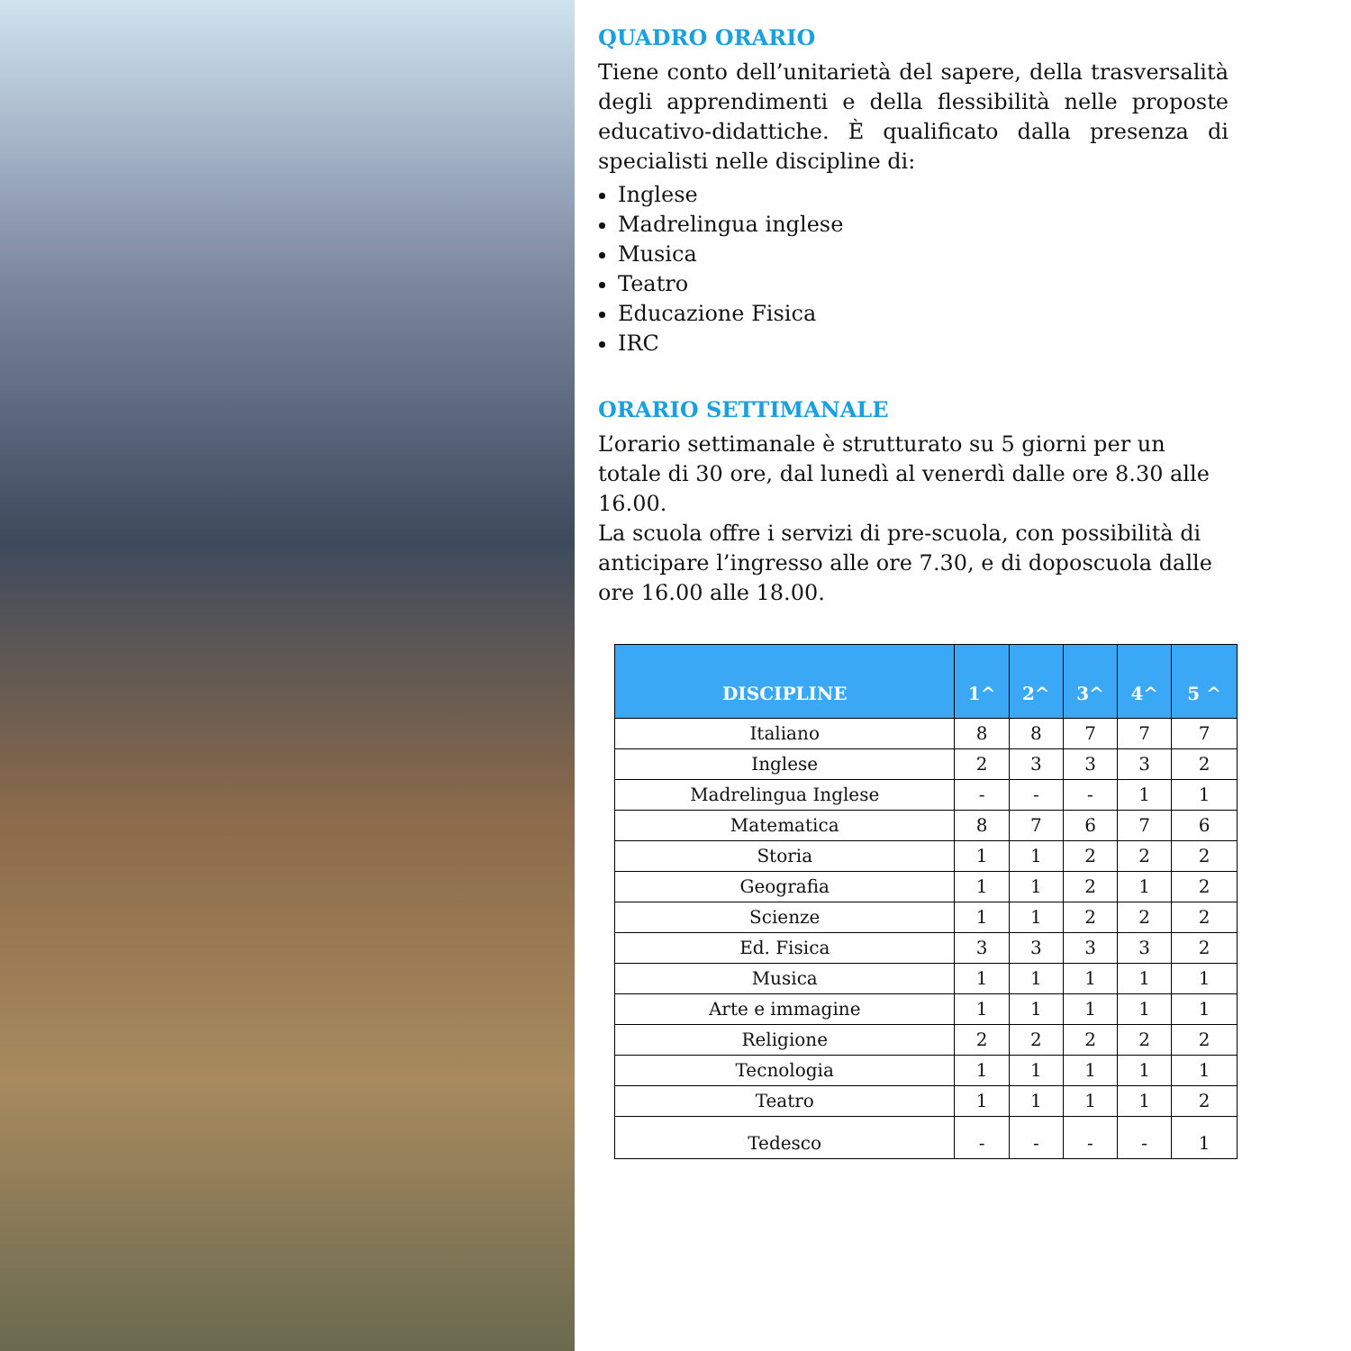QUADRO ORARIO
Tiene conto dell’unitarietà del sapere, della trasversalità degli apprendimenti e della flessibilità nelle proposte educativo-didattiche. È qualificato dalla presenza di specialisti nelle discipline di:
Inglese
Madrelingua inglese
Musica
Teatro
Educazione Fisica
IRC
ORARIO SETTIMANALE
L’orario settimanale è strutturato su 5 giorni per un totale di 30 ore, dal lunedì al venerdì dalle ore 8.30 alle 16.00.
La scuola offre i servizi di pre-scuola, con possibilità di anticipare l’ingresso alle ore 7.30, e di doposcuola dalle ore 16.00 alle 18.00.
| DISCIPLINE | 1^ | 2^ | 3^ | 4^ | 5 ^ |
| --- | --- | --- | --- | --- | --- |
| Italiano | 8 | 8 | 7 | 7 | 7 |
| Inglese | 2 | 3 | 3 | 3 | 2 |
| Madrelingua Inglese | - | - | - | 1 | 1 |
| Matematica | 8 | 7 | 6 | 7 | 6 |
| Storia | 1 | 1 | 2 | 2 | 2 |
| Geografia | 1 | 1 | 2 | 1 | 2 |
| Scienze | 1 | 1 | 2 | 2 | 2 |
| Ed. Fisica | 3 | 3 | 3 | 3 | 2 |
| Musica | 1 | 1 | 1 | 1 | 1 |
| Arte e immagine | 1 | 1 | 1 | 1 | 1 |
| Religione | 2 | 2 | 2 | 2 | 2 |
| Tecnologia | 1 | 1 | 1 | 1 | 1 |
| Teatro | 1 | 1 | 1 | 1 | 2 |
| Tedesco | - | - | - | - | 1 |